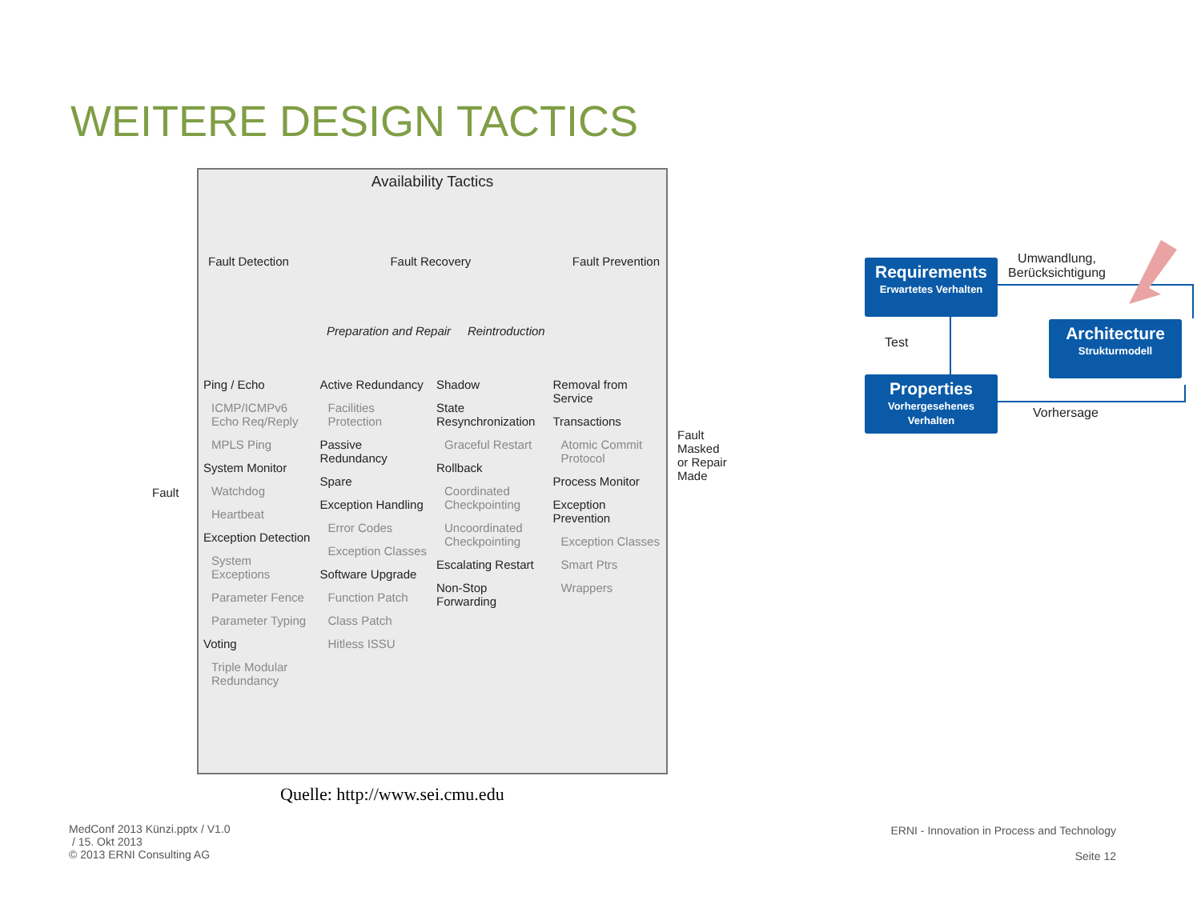WEITERE DESIGN TACTICS
Fault
Availability Tactics
Fault Detection Fault Recovery Fault Prevention
Preparation and Repair Reintroduction
Ping / Echo
ICMP/ICMPv6 Echo Req/Reply
MPLS Ping
System Monitor
Watchdog
Heartbeat
Exception Detection
System Exceptions
Parameter Fence
Parameter Typing
Voting
Triple Modular Redundancy
Active Redundancy
Facilities Protection
Passive Redundancy
Spare
Exception Handling
Error Codes
Exception Classes
Software Upgrade
Function Patch
Class Patch
Hitless ISSU
Shadow
State Resynchronization
Graceful Restart
Rollback
Coordinated Checkpointing
Uncoordinated Checkpointing
Escalating Restart
Non-Stop Forwarding
Removal from Service
Transactions
Atomic Commit Protocol
Process Monitor
Exception Prevention
Exception Classes
Smart Ptrs
Wrappers
Fault Masked or Repair Made
Quelle: http://www.sei.cmu.edu
Requirements
Erwartetes Verhalten
Architecture
Strukturmodell
Properties
Vorhergesehenes Verhalten
Umwandlung, Berücksichtigung
Test
Vorhersage
MedConf 2013 Künzi.pptx / V1.0
/ 15. Okt 2013
© 2013 ERNI Consulting AG
ERNI - Innovation in Process and Technology
Seite 12